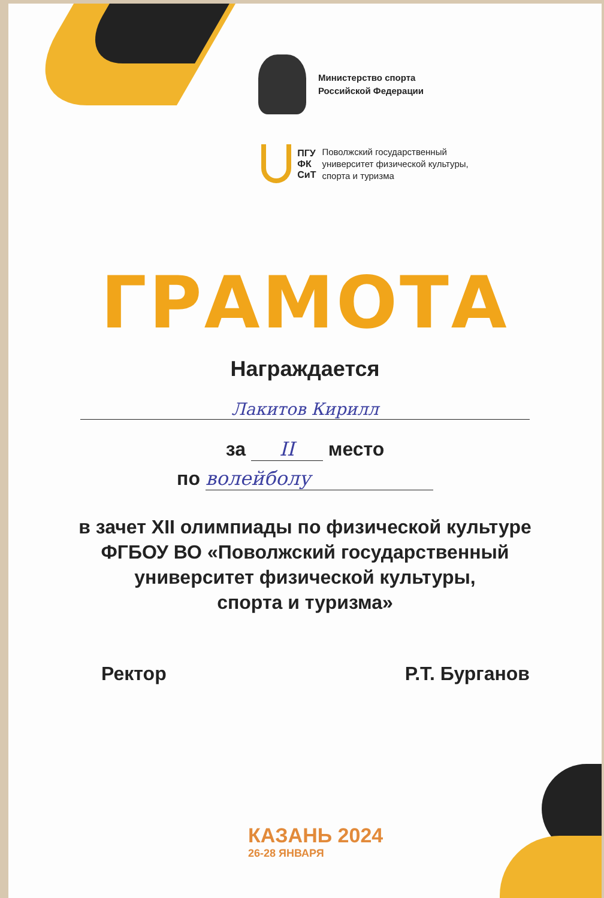Министерство спорта
Российской Федерации
ПГУ
ФК
СиТ
Поволжский государственный
университет физической культуры,
спорта и туризма
ГРАМОТА
Награждается
Лакитов Кирилл
за II место
по волейболу
в зачет XII олимпиады по физической культуре
ФГБОУ ВО «Поволжский государственный
университет физической культуры,
спорта и туризма»
Ректор Р.Т. Бурганов
КАЗАНЬ 2024
26-28 ЯНВАРЯ